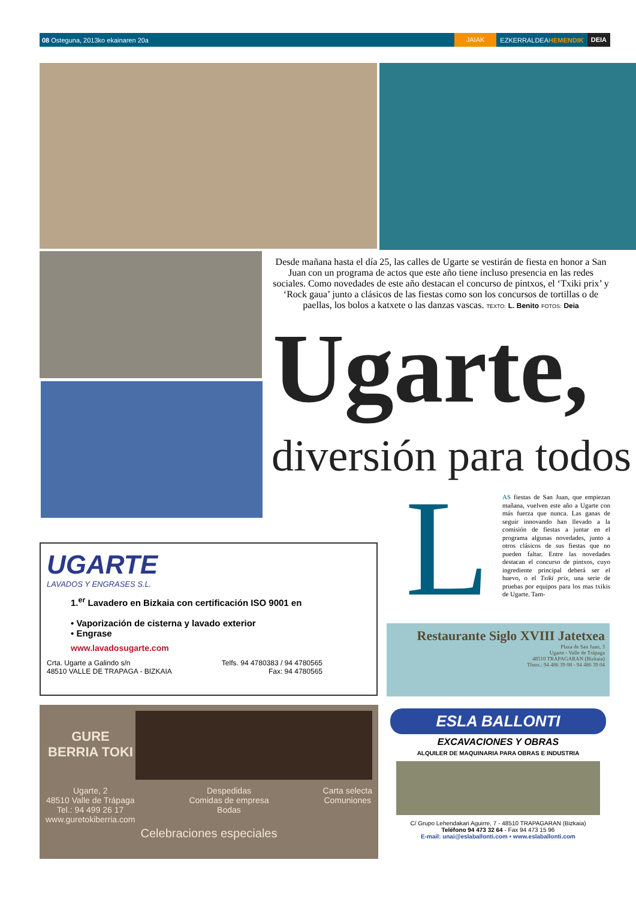08 Osteguna, 2013ko ekainaren 20a JAIAK EZKERRALDEAHEMENDIK DEIA
Desde mañana hasta el día 25, las calles de Ugarte se vestirán de fiesta en honor a San Juan con un programa de actos que este año tiene incluso presencia en las redes sociales. Como novedades de este año destacan el concurso de pintxos, el ‘Txiki prix’ y ‘Rock gaua’ junto a clásicos de las fiestas como son los concursos de tortillas o de paellas, los bolos a katxete o las danzas vascas. TEXTO: L. Benito FOTOS: Deia
Ugarte,
diversión para todos
L
AS fiestas de San Juan, que empiezan mañana, vuelven este año a Ugarte con más fuerza que nunca. Las ganas de seguir innovando han llevado a la comisión de fiestas a juntar en el programa algunas novedades, junto a otros clásicos de sus fiestas que no pueden faltar. Entre las novedades destacan el concurso de pintxos, cuyo ingrediente principal deberá ser el huevo, o el Txiki prix, una serie de pruebas por equipos para los mas txikis de Ugarte. Tam-
UGARTE
LAVADOS Y ENGRASES S.L.
1.<sup>er</sup> Lavadero en Bizkaia con certificación ISO 9001 en
• Vaporización de cisterna y lavado exterior
• Engrase
www.lavadosugarte.com
Crta. Ugarte a Galindo s/n
48510 VALLE DE TRAPAGA - BIZKAIA Telfs. 94 4780383 / 94 4780565
Fax: 94 4780565
Restaurante Siglo XVIII Jatetxea
Plaza de San Juan, 3
Ugarte - Valle de Trápaga
48510 TRAPAGARAN (Bizkaia)
Tfnos.: 94 486 39 08 - 94 486 39 04
GURE BERRIA TOKI
Ugarte, 2
48510 Valle de Trápaga
Tel.: 94 499 26 17
www.guretokiberria.com Despedidas
Comidas de empresa
Bodas Carta selecta
Comuniones
Celebraciones especiales
ESLA BALLONTI
EXCAVACIONES Y OBRAS
ALQUILER DE MAQUINARIA PARA OBRAS E INDUSTRIA
C/ Grupo Lehendakari Aguirre, 7 - 48510 TRAPAGARAN (Bizkaia)
Teléfono 94 473 32 64 - Fax 94 473 15 96
E-mail: unai@eslaballonti.com • www.eslaballonti.com